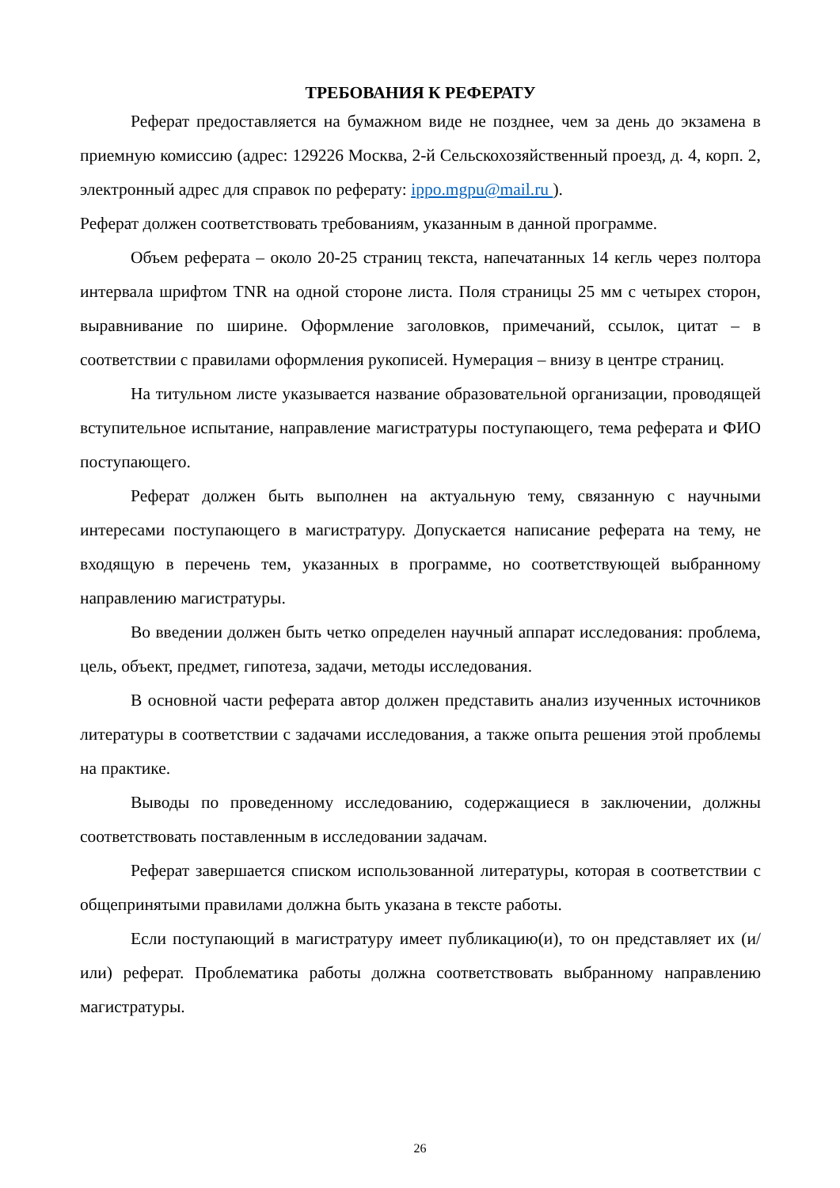ТРЕБОВАНИЯ К РЕФЕРАТУ
Реферат предоставляется на бумажном виде не позднее, чем за день до экзамена в приемную комиссию (адрес: 129226 Москва, 2-й Сельскохозяйственный проезд, д. 4, корп. 2, электронный адрес для справок по реферату: ippo.mgpu@mail.ru ).
Реферат должен соответствовать требованиям, указанным в данной программе.
Объем реферата – около 20-25 страниц текста, напечатанных 14 кегль через полтора интервала шрифтом TNR на одной стороне листа. Поля страницы 25 мм с четырех сторон, выравнивание по ширине. Оформление заголовков, примечаний, ссылок, цитат – в соответствии с правилами оформления рукописей. Нумерация – внизу в центре страниц.
На титульном листе указывается название образовательной организации, проводящей вступительное испытание, направление магистратуры поступающего, тема реферата и ФИО поступающего.
Реферат должен быть выполнен на актуальную тему, связанную с научными интересами поступающего в магистратуру. Допускается написание реферата на тему, не входящую в перечень тем, указанных в программе, но соответствующей выбранному направлению магистратуры.
Во введении должен быть четко определен научный аппарат исследования: проблема, цель, объект, предмет, гипотеза, задачи, методы исследования.
В основной части реферата автор должен представить анализ изученных источников литературы в соответствии с задачами исследования, а также опыта решения этой проблемы на практике.
Выводы по проведенному исследованию, содержащиеся в заключении, должны соответствовать поставленным в исследовании задачам.
Реферат завершается списком использованной литературы, которая в соответствии с общепринятыми правилами должна быть указана в тексте работы.
Если поступающий в магистратуру имеет публикацию(и), то он представляет их (и/или) реферат. Проблематика работы должна соответствовать выбранному направлению магистратуры.
26